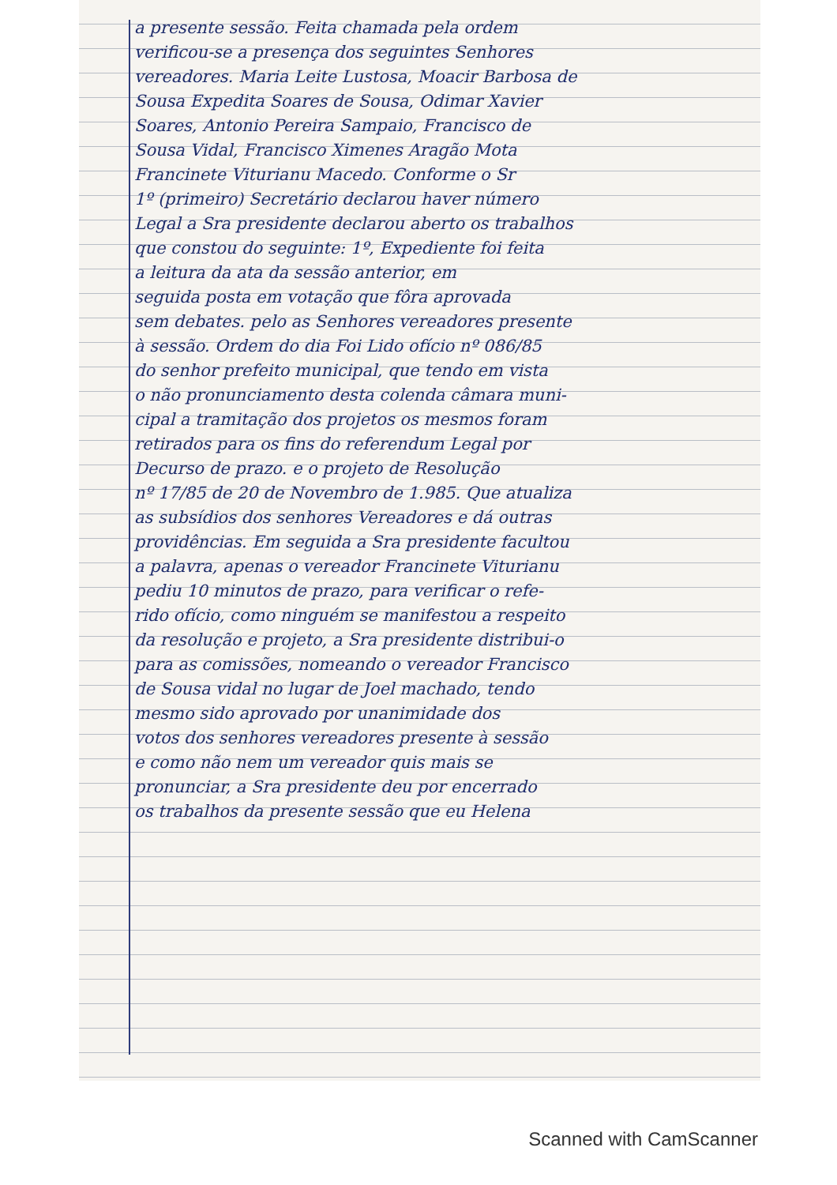a presente sessão. Feita chamada pela ordem
verificou-se a presença dos seguintes Senhores
vereadores. Maria Leite Lustosa, Moacir Barbosa de
Sousa Expedita Soares de Sousa, Odimar Xavier
Soares, Antonio Pereira Sampaio, Francisco de
Sousa Vidal, Francisco Ximenes Aragão Mota
Francinete Viturianu Macedo. Conforme o Sr
1º (primeiro) Secretário declarou haver número
Legal a Sra presidente declarou aberto os trabalhos
que constou do seguinte: 1º, Expediente foi feita
a leitura da ata da sessão anterior, em
seguida posta em votação que fôra aprovada
sem debates. pelo as Senhores vereadores presente
à sessão. Ordem do dia Foi Lido ofício nº 086/85
do senhor prefeito municipal, que tendo em vista
o não pronunciamento desta colenda câmara muni-
cipal a tramitação dos projetos os mesmos foram
retirados para os fins do referendum Legal por
Decurso de prazo. e o projeto de Resolução
nº 17/85 de 20 de Novembro de 1.985. Que atualiza
as subsídios dos senhores Vereadores e dá outras
providências. Em seguida a Sra presidente facultou
a palavra, apenas o vereador Francinete Viturianu
pediu 10 minutos de prazo, para verificar o refe-
rido ofício, como ninguém se manifestou a respeito
da resolução e projeto, a Sra presidente distribui-o
para as comissões, nomeando o vereador Francisco
de Sousa vidal no lugar de Joel machado, tendo
mesmo sido aprovado por unanimidade dos
votos dos senhores vereadores presente à sessão
e como não nem um vereador quis mais se
pronunciar, a Sra presidente deu por encerrado
os trabalhos da presente sessão que eu Helena
Scanned with CamScanner